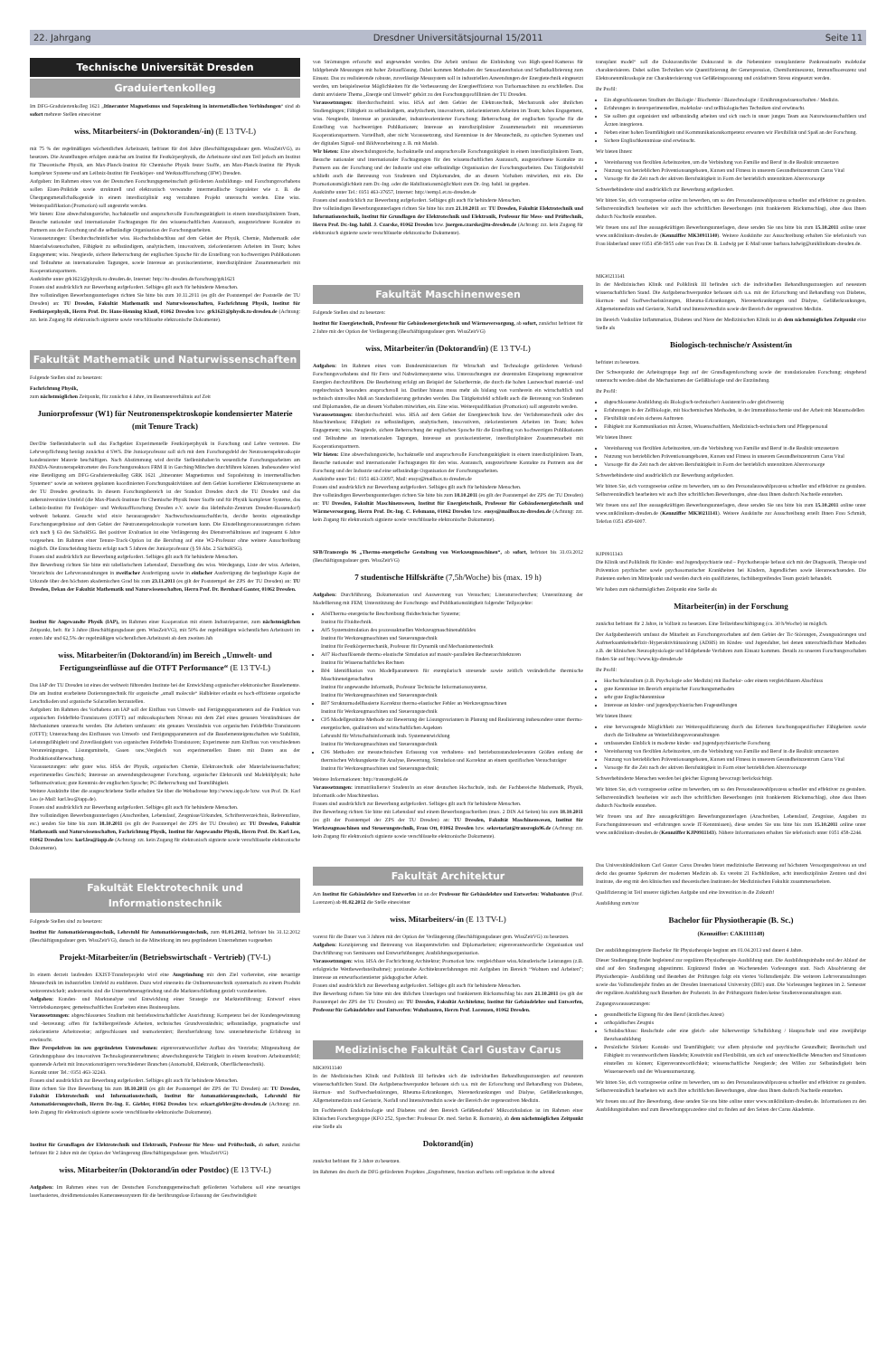22. Jahrgang Dresdner Universitätsjournal 15/2011 Seite 11
Technische Universität Dresden
Graduiertenkolleg
Im DFG-Graduiertenkolleg 1621 „Itineranter Magnetismus und Supraleitung in intermetallischen Verbindungen“ sind ab sofort mehrere Stellen eines/einer
wiss. Mitarbeiters/-in (Doktoranden/-in) (E 13 TV-L)
mit 75 % der regelmäßigen wöchentlichen Arbeitszeit, befristet für drei Jahre (Beschäftigungsdauer gem. WissZeitVG), zu besetzen. Die Anstellungen erfolgen zunächst am Institut für Festkörperphysik, die Arbeitsorte sind zum Teil jedoch am Institut für Theoretische Physik, am Max-Planck-Institut für Chemische Physik fester Stoffe, am Max-Planck-Institut für Physik komplexer Systeme und am Leibniz-Institut für Festkörper- und Werkstoffforschung (IFW) Dresden.
Aufgaben: Im Rahmen eines von der Deutschen Forschungsgemeinschaft geförderten Ausbildungs- und Forschungsvorhabens sollen Eisen-Pniktide sowie strukturell und elektronisch verwandte intermetallische Supraleiter wie z. B. die Übergangsmetallchalkogenide in einem interdisziplinär eng verzahnten Projekt untersucht werden. Eine wiss. Weiterqualifikation (Promotion) soll angestrebt werden.
Wir bieten: Eine abwechslungsreiche, hochaktuelle und anspruchsvolle Forschungstätigkeit in einem interdisziplinärem Team, Besuche nationaler und internationaler Fachtagungen für den wissenschaftlichen Austausch, ausgezeichnete Kontakte zu Partnern aus der Forschung und die selbständige Organisation der Forschungsarbeiten.
Voraussetzungen: Überdurchschnittlicher wiss. Hochschulabschluss auf dem Gebiet der Physik, Chemie, Mathematik oder Materialwissenschaften, Fähigkeit zu selbständigem, analytischem, innovativem, zielorientiertem Arbeiten im Team; hohes Engagement; wiss. Neugierde, sichere Beherrschung der englischen Sprache für die Erstellung von hochwertigen Publikationen und Teilnahme an internationalen Tagungen, sowie Interesse an praxisorientierter, interdisziplinärer Zusammenarbeit mit Kooperationspartnern.
Auskünfte unter grk1621@physik.tu-dresden.de, Internet: http://tu-dresden.de/forschung/grk1621
Frauen sind ausdrücklich zur Bewerbung aufgefordert. Selbiges gilt auch für behinderte Menschen.
Ihre vollständigen Bewerbungsunterlagen richten Sie bitte bis zum 10.11.2011 (es gilt der Poststempel der Poststelle der TU Dresden) an: TU Dresden, Fakultät Mathematik und Naturwissenschaften, Fachrichtung Physik, Institut für Festkörperphysik, Herrn Prof. Dr. Hans-Henning Klauß, 01062 Dresden bzw. grk1621@physik.tu-dresden.de (Achtung: zzt. kein Zugang für elektronisch signierte sowie verschlüsselte elektronische Dokumente).
Fakultät Mathematik und Naturwissenschaften
Folgende Stellen sind zu besetzen:
Fachrichtung Physik,
zum nächstmöglichen Zeitpunkt, für zunächst 4 Jahre, im Beamtenverhältnis auf Zeit
Juniorprofessur (W1) für Neutronenspektroskopie kondensierter Materie (mit Tenure Track)
Der/Die Stelleninhaber/in soll das Fachgebiet Experimentelle Festkörperphysik in Forschung und Lehre vertreten. Die Lehrverpflichtung beträgt zunächst 4 SWS. Die Juniorprofessur soll sich mit dem Forschungsfeld der Neutronenspektroskopie kondensierter Materie beschäftigen. Nach Abstimmung wird der/die Stelleninhaber/in wesentliche Forschungsarbeiten am PANDA-Neutronenspektrometer des Forschungsreaktors FRM II in Garching/München durchführen können. Insbesondere wird eine Beteiligung am DFG-Graduiertenkolleg GRK 1621 „Itineranter Magnetismus und Supraleitung in intermetallischen Systemen“ sowie an weiteren geplanten koordinierten Forschungsaktivitäten auf dem Gebiet korrelierter Elektronensysteme an der TU Dresden gewünscht. In diesem Forschungsbereich ist der Standort Dresden durch die TU Dresden und das außeruniversitäre Umfeld (die Max-Planck-Institute für Chemische Physik fester Stoffe und für Physik komplexer Systeme, das Leibniz-Institut für Festkörper- und Werkstoffforschung Dresden e.V. sowie das Helmholtz-Zentrum Dresden-Rossendorf) weltweit bekannt. Gesucht wird ein/e herausragende/r Nachwuchswissenschaftler/in, der/die bereits eigenständige Forschungsergebnisse auf dem Gebiet der Neutronenspektroskopie vorweisen kann. Die Einstellungsvoraussetzungen richten sich nach § 63 des SächsHSG. Bei positiver Evaluation ist eine Verlängerung des Dienstverhältnisses auf insgesamt 6 Jahre vorgesehen. Im Rahmen einer Tenure-Track-Option ist die Berufung auf eine W2-Professur ohne weitere Ausschreibung möglich. Die Entscheidung hierzu erfolgt nach 5 Jahren der Juniorprofessur (§ 59 Abs. 2 SächsHSG).
Frauen sind ausdrücklich zur Bewerbung aufgefordert. Selbiges gilt auch für behinderte Menschen.
Ihre Bewerbung richten Sie bitte mit tabellarischem Lebenslauf, Darstellung des wiss. Werdegangs, Liste der wiss. Arbeiten, Verzeichnis der Lehrveranstaltungen in zweifacher Ausfertigung sowie in einfacher Ausfertigung die beglaubigte Kopie der Urkunde über den höchsten akademischen Grad bis zum 23.11.2011 (es gilt der Poststempel der ZPS der TU Dresden) an: TU Dresden, Dekan der Fakultät Mathematik und Naturwissenschaften, Herrn Prof. Dr. Bernhard Ganter, 01062 Dresden.
Institut für Angewandte Physik (IAP), im Rahmen einer Kooperation mit einem Industriepartner, zum nächstmöglichen Zeitpunkt, befr. für 3 Jahre (Beschäftigungsdauer gem. WissZeitVG), mit 50% der regelmäßigen wöchentlichen Arbeitszeit im ersten Jahr und 62,5% der regelmäßigen wöchentlichen Arbeitszeit ab dem zweiten Jah
wiss. Mitarbeiter/in (Doktorand/in) im Bereich „Umwelt- und Fertigungseinflüsse auf die OTFT Performance“ (E 13 TV-L)
Das IAP der TU Dresden ist eines der weltweit führenden Institute bei der Entwicklung organischer elektronischer Bauelemente. Die am Institut erarbeitete Dotierungstechnik für organische „small molecule“ Halbleiter erlaubt es hoch-effiziente organische Leuchtdioden und organische Solarzellen herzustellen.
Aufgaben: Im Rahmen des Vorhabens am IAP soll der Einfluss von Umwelt- und Fertigungsparametern auf die Funktion von organischen Feldeffekt-Transistoren (OTFT) auf mikroskopischem Niveau mit dem Ziel eines genauen Verständnisses der Mechanismen untersucht werden. Die Arbeiten umfassen: ein genaues Verständnis von organischen Feldeffekt-Transistoren (OTFT); Untersuchung des Einflusses von Umwelt- und Fertigungsparametern auf die Bauelementeigenschaften wie Stabilität, Leistungsfähigkeit und Zuverlässigkeit von organischen Feldeffekt-Transistoren; Experimente zum Einfluss von verschiedenen Verunreinigungen, Lösungsmitteln, Gasen usw.;Vergleich von experimentellen Daten mit Daten aus der Produktionsüberwachung.
Voraussetzungen: sehr guter wiss. HSA der Physik, organischen Chemie, Elektrotechnik oder Materialwissenschaften; experimentelles Geschick; Interesse an anwendungsbezogener Forschung, organischer Elektronik und Molekülphysik; hohe Selbstmotivation; gute Kenntnis der englischen Sprache; PC-Beherrschung und Teamfähigkeit.
Weitere Auskünfte über die ausgeschriebene Stelle erhalten Sie über die Webadresse http://www.iapp.de bzw. von Prof. Dr. Karl Leo (e-Mail: karl.leo@iapp.de).
Frauen sind ausdrücklich zur Bewerbung aufgefordert. Selbiges gilt auch für behinderte Menschen.
Ihre vollständigen Bewerbungsunterlagen (Anschreiben, Lebenslauf, Zeugnisse/Urkunden, Schriftenverzeichnis, Referenzliste, etc.) senden Sie bitte bis zum 18.10.2011 (es gilt der Poststempel der ZPS der TU Dresden) an: TU Dresden, Fakultät Mathematik und Naturwissenschaften, Fachrichtung Physik, Institut für Angewandte Physik, Herrn Prof. Dr. Karl Leo, 01062 Dresden bzw. karl.leo@iapp.de (Achtung: zzt. kein Zugang für elektronisch signierte sowie verschlüsselte elektronische Dokumente).
Fakultät Elektrotechnik und Informationstechnik
Folgende Stellen sind zu besetzen:
Institut für Automatisierungstechnik, Lehrstuhl für Automatisierungstechnik, zum 01.01.2012, befristet bis 31.12.2012 (Beschäftigungsdauer gem. WissZeitVG), danach ist die Mitwirkung im neu gegründeten Unternehmen vorgesehen
Projekt-Mitarbeiter/in (Betriebswirtschaft - Vertrieb) (TV-L)
In einem derzeit laufenden EXIST-Transferprojekt wird eine Ausgründung mit dem Ziel vorbereitet, eine neuartige Messtechnik im industriellen Umfeld zu etablieren. Dazu wird einerseits die Onlinemesstechnik systematisch zu einem Produkt weiterentwickelt; andererseits sind die Unternehmensgründung und die Markterschließung gezielt vorzubereiten.
Aufgaben: Kunden- und Marktanalyse und Entwicklung einer Strategie zur Markteinführung; Entwurf eines Vertriebskonzeptes; gemeinschaftliches Erarbeiten eines Businessplans.
Voraussetzungen: abgeschlossenes Studium mit betriebswirtschaftlicher Ausrichtung; Kompetenz bei der Kundengewinnung und -betreuung; offen für fachübergreifende Arbeiten, technisches Grundverständnis; selbstständige, pragmatische und zielorientierte Arbeitsweise; aufgeschlossen und teamorientiert; Berufserfahrung bzw. unternehmerische Erfahrung ist erwünscht.
Ihre Perspektiven im neu gegründeten Unternehmen: eigenverantwortlicher Aufbau des Vertriebs; Mitgestaltung der Gründungsphase des innovativen Technologieunternehmens; abwechslungsreiche Tätigkeit in einem kreativen Arbeitsumfeld; spannende Arbeit mit Innovationsträgern verschiedener Branchen (Automobil, Elektronik, Oberflächentechnik).
Kontakt unter Tel.: 0351 463-32243.
Frauen sind ausdrücklich zur Bewerbung aufgefordert. Selbiges gilt auch für behinderte Menschen.
Bitte richten Sie Ihre Bewerbung bis zum 18.10.2011 (es gilt der Poststempel der ZPS der TU Dresden) an: TU Dresden, Fakultät Elektrotechnik und Informationstechnik, Institut für Automatisierungstechnik, Lehrstuhl für Automatisierungstechnik, Herrn Dr.-Ing. E. Giebler, 01062 Dresden bzw. eckart.giebler@tu-dresden.de (Achtung: zzt. kein Zugang für elektronisch signierte sowie verschlüsselte elektronische Dokumente).
Institut für Grundlagen der Elektrotechnik und Elektronik, Professur für Mess- und Prüftechnik, ab sofort, zunächst befristet für 2 Jahre mit der Option der Verlängerung (Beschäftigungsdauer gem. WissZeitVG)
wiss. Mitarbeiter/in (Doktorand/in oder Postdoc) (E 13 TV-L)
Aufgaben: Im Rahmen eines von der Deutschen Forschungsgemeinschaft geförderten Vorhabens soll eine neuartiges laserbasiertes, dreidimensionales Kamerамesssystem für die berührungslose Erfassung der Geschwindigkeit
von Strömungen erforscht und angewendet werden. Die Arbeit umfasst die Einbindung von High-speed-Kameras für bildgebende Messungen mit hoher Zeitauflösung. Dabei kommen Methoden der Sensordatenfusion und Selbstkalibrierung zum Einsatz. Das zu realisierende robuste, zuverlässige Messsystem soll in industriellen Anwendungen der Energietechnik eingesetzt werden, um beispielsweise Möglichkeiten für die Verbesserung der Energieeffizienz von Turbomaschinen zu erschließen. Das damit anvisierte Thema „Energie und Umwelt“ gehört zu den Forschungsprofillinien der TU Dresden.
Voraussetzungen: überdurchschnittl. wiss. HSA auf dem Gebiet der Elektrotechnik, Mechatronik oder ähnlichen Studiengängen; Fähigkeit zu selbständigem, analytischem, innovativem, zielorientiertem Arbeiten im Team; hohes Engagement, wiss. Neugierde, Interesse an praxisnaher, industrieorientierter Forschung; Beherrschung der englischen Sprache für die Erstellung von hochwertigen Publikationen; Interesse an interdisziplinärer Zusammenarbeit mit renommierten Kooperationspartnern. Vorteilhaft, aber nicht Voraussetzung, sind Kenntnisse in der Messtechnik, zu optischen Systemen und der digitalen Signal- und Bildverarbeitung z. B. mit Matlab.
Wir bieten: Eine abwechslungsreiche, hochaktuelle und anspruchsvolle Forschungstätigkeit in einem interdisziplinärem Team, Besuche nationaler und internationaler Fachtagungen für den wissenschaftlichen Austausch, ausgezeichnete Kontakte zu Partnern aus der Forschung und der Industrie und eine selbständige Organisation der Forschungsarbeiten. Das Tätigkeitsfeld schließt auch die Betreuung von Studenten und Diplomanden, die an diesem Vorhaben mitwirken, mit ein. Die Promotionsmöglichkeit zum Dr.-Ing. oder die Habilitationsmöglichkeit zum Dr.-Ing. habil. ist gegeben.
Auskünfte unter Tel.: 0351 463-37657, Internet: http://eemp1.et.tu-dresden.de
Frauen sind ausdrücklich zur Bewerbung aufgefordert. Selbiges gilt auch für behinderte Menschen.
Ihre vollständigen Bewerbungsunterlagen richten Sie bitte bis zum 21.10.2011 an: TU Dresden, Fakultät Elektrotechnik und Informationstechnik, Institut für Grundlagen der Elektrotechnik und Elektronik, Professur für Mess- und Prüftechnik, Herrn Prof. Dr.-Ing. habil. J. Czarske, 01062 Dresden bzw. juergen.czarske@tu-dresden.de (Achtung: zzt. kein Zugang für elektronisch signierte sowie verschlüsselte elektronische Dokumente).
Fakultät Maschinenwesen
Folgende Stellen sind zu besetzen:
Institut für Energietechnik, Professur für Gebäudeenergietechnik und Wärmeversorgung, ab sofort, zunächst befristet für 2 Jahre mit der Option der Verlängerung (Beschäftigungsdauer gem. WissZeitVG)
wiss. Mitarbeiter/in (Doktorand/in) (E 13 TV-L)
Aufgaben: Im Rahmen eines vom Bundesministerium für Wirtschaft und Technologie geförderten Verbund-Forschungsvorhabens sind für Fern- und Nahwärmesysteme wiss. Untersuchungen zur dezentralen Einspeisung regenerativer Energien durchzuführen. Die Bearbeitung erfolgt am Beispiel der Solarthermie, die durch die hohen Lastwechsel material- und regeltechnisch besonders anspruchsvoll ist. Darüber hinaus muss mehr als bislang von vornherein ein wirtschaftlich und technisch sinnvolles Maß an Standardisierung gefunden werden. Das Tätigkeitsfeld schließt auch die Betreuung von Studenten und Diplomanden, die an diesem Vorhaben mitwirken, ein. Eine wiss. Weiterqualifikation (Promotion) soll angestrebt werden.
Voraussetzungen: überdurchschnittl. wiss. HSA auf dem Gebiet der Energietechnik bzw. der Verfahrenstechnik oder des Maschinenbaus; Fähigkeit zu selbständigem, analytischem, innovativem, zielorientiertem Arbeiten im Team; hohes Engagement; wiss. Neugierde, sichere Beherrschung der englischen Sprache für die Erstellung von hochwertigen Publikationen und Teilnahme an internationalen Tagungen, Interesse an praxisorientierter, interdisziplinärer Zusammenarbeit mit Kooperationspartnern.
Wir bieten: Eine abwechslungsreiche, hochaktuelle und anspruchsvolle Forschungstätigkeit in einem interdisziplinären Team, Besuche nationaler und internationaler Fachtagungen für den wiss. Austausch, ausgezeichnete Kontakte zu Partnern aus der Forschung und der Industrie und eine selbständige Organisation der Forschungsarbeiten.
Auskünfte unter Tel.: 0351 463-33097, Mail: ensys@mailbox.tu-dresden.de
Frauen sind ausdrücklich zur Bewerbung aufgefordert. Selbiges gilt auch für behinderte Menschen.
Ihre vollständigen Bewerbungsunterlagen richten Sie bitte bis zum 18.10.2011 (es gilt der Poststempel der ZPS der TU Dresden) an: TU Dresden, Fakultät Maschinenwesen, Institut für Energietechnik, Professur für Gebäudeenergietechnik und Wärmeversorgung, Herrn Prof. Dr.-Ing. C. Felsmann, 01062 Dresden bzw. ensys@mailbox.tu-dresden.de (Achtung: zzt. kein Zugang für elektronisch signierte sowie verschlüsselte elektronische Dokumente).
SFB/Transregio 96 „Thermo-energetische Gestaltung von Werkzeugmaschinen“, ab sofort, befristet bis 31.03.2012 (Beschäftigungsdauer gem. WissZeitVG)
7 studentische Hilfskräfte (7,5h/Woche) bis (max. 19 h)
Aufgaben: Durchführung, Dokumentation und Auswertung von Versuchen; Literaturrecherchen; Unterstützung der Modellierung mit FEM; Unterstützung der Forschungs- und Publikationstätigkeit folgender Teilprojekte:
A04Thermo-energetische Beschreibung fluidtechnischer Systeme;
Institut für Fluidtechnik.
A05 Systemsimulation des prozessaktuellen Werkzeugmaschinenabbildes
Institut für Werkzeugmaschinen und Steuerungstechnik
Institut für Festkörpermechanik, Professur für Dynamik und Mechanismentechnik
A07 Hochauflösende thermo-elastische Simulation auf massiv-parallelen Rechnerarchitekturen
Institut für Wissenschaftliches Rechnen
B04 Identifikation von Modellparametern für exemplarisch streuende sowie zeitlich veränderliche thermische Maschineneigenschaften
Institut für angewandte Informatik, Professur Technische Informationssysteme,
Institut für Werkzeugmaschinen und Steuerungstechnik
B07 Strukturmodellbasierte Korrektur thermo-elastischer Fehler an Werkzeugmaschinen
Institut für Werkzeugmaschinen und Steuerungstechnik
C05 Modellgestützte Methode zur Bewertung der Lösungsvarianten in Planung und Realisierung insbesondere unter thermo-energetischen, qualitativen und wirtschaftlichen Aspekten
Lehrstuhl für Wirtschaftsinformatik insb. Systementwicklung
Institut für Werkzeugmaschinen und Steuerungstechnik
C06 Methoden zur messtechnischen Erfassung von verhaltens- und betriebszustandsrelevanten Größen entlang der thermischen Wirkungskette für Analyse, Bewertung, Simulation und Korrektur an einem spezifischen Versuchsträger
Institut für Werkzeugmaschinen und Steuerungstechnik;
Weitere Informationen: http://transregio96.de
Voraussetzungen: immatrikulierte/r Student/in an einer deutschen Hochschule, insb. der Fachbereiche Mathematik, Physik, Informatik oder Maschinenbau.
Frauen sind ausdrücklich zur Bewerbung aufgefordert. Selbiges gilt auch für behinderte Menschen.
Ihre Bewerbung richten Sie bitte mit Lebenslauf und einem Bewerbungsschreiben (max. 2 DIN A4 Seiten) bis zum 18.10.2011 (es gilt der Poststempel der ZPS der TU Dresden) an: TU Dresden, Fakultät Maschinenwesen, Institut für Werkzeugmaschinen und Steuerungstechnik, Frau Ott, 01062 Dresden bzw. sekretariat@transregio96.de (Achtung: zzt. kein Zugang für elektronisch signierte sowie verschlüsselte elektronische Dokumente).
Fakultät Architektur
Am Institut für Gebäudelehre und Entwerfen ist an der Professur für Gebäudelehre und Entwerfen: Wohnbauten (Prof. Lorenzen) ab 01.02.2012 die Stelle eines/einer
wiss. Mitarbeiters/-in (E 13 TV-L)
vorerst für die Dauer von 3 Jahren mit der Option der Verlängerung (Beschäftigungsdauer gem. WissZeitVG) zu besetzen.
Aufgaben: Konzipierung und Betreuung von Hauptentwürfen und Diplomarbeiten; eigenverantwortliche Organisation und Durchführung von Seminaren und Entwurfsübungen; Ausbildungsorganisation.
Voraussetzungen: wiss. HSA der Fachrichtung Architektur; Promotion bzw. vergleichbare wiss./künstlerische Leistungen (z.B. erfolgreiche Wettbewerbsteilnahme); praxisnahe Architekturerfahrungen mit Aufgaben im Bereich “Wohnen und Arbeiten”; Interesse an entwurfsorientierter pädagogischer Arbeit.
Frauen sind ausdrücklich zur Bewerbung aufgefordert. Selbiges gilt auch für behinderte Menschen.
Ihre Bewerbung richten Sie bitte mit den üblichen Unterlagen und frankiertem Rückumschlag bis zum 21.10.2011 (es gilt der Poststempel der ZPS der TU Dresden) an: TU Dresden, Fakultät Architektur, Institut für Gebäudelehre und Entwerfen, Professur für Gebäudelehre und Entwerfen: Wohnbauten, Herrn Prof. Lorenzen, 01062 Dresden.
Medizinische Fakultät Carl Gustav Carus
MK30911140
In der Medizinischen Klinik und Poliklinik III befinden sich die individuellen Behandlungsstrategien auf neuestem wissenschaftlichen Stand. Die Aufgabenschwerpunkte befassen sich u.a. mit der Erforschung und Behandlung von Diabetes, Hormon- und Stoffwechselstörungen, Rheuma-Erkrankungen, Nierenerkrankungen und Dialyse, Gefäßerkrankungen, Allgemeinmedizin und Geriatrie, Notfall und Intensivmedizin sowie der Bereich der regenerativen Medizin.
Im Fachbereich Endokrinologie und Diabetes und dem Bereich Gefäßendothel/ Mikrozirkulation ist im Rahmen einer Klinischen Forschergruppe (KFO 252, Sprecher: Professor Dr. med. Stefan R. Bornstein), ab dem nächstmöglichen Zeitpunkt eine Stelle als
Doktorand(in)
zunächst befristet für 3 Jahre zu besetzen.
Im Rahmen des durch die DFG geförderten Projektes „Engraftment, function and beta cell regulation in the adrenal
transplant model“ soll die Doktorandin/der Doktorand in die Nebenniere transplantierte Pankreasinseln molekular charakterisieren. Dabei sollen Techniken wie Quantifizierung der Genexpression, Chemilumineszenz, Immunfluoreszenz und Elektronenmikroskopie zur Charakterisierung von Gefäßeinsprossung und oxidativem Stress eingesetzt werden.
Ihr Profil:
Ein abgeschlossenes Studium der Biologie / Biochemie / Biotechnologie / Ernährungswissenschaften / Medizin.
Erfahrungen in tierexperimentellen, molekular- und zellbiologischen Techniken sind erwünscht.
Sie sollten gut organisiert und selbstständig arbeiten und sich rasch in unser junges Team aus Naturwissenschaftlern und Ärzten integrieren.
Neben einer hohen Teamfähigkeit und Kommunikationskompetenz erwarten wir Flexibilität und Spaß an der Forschung.
Sichere Englischkenntnisse sind erwünscht.
Wir bieten Ihnen:
Vereinbarung von flexiblen Arbeitszeiten, um die Verbindung von Familie und Beruf in die Realität umzusetzen
Nutzung von betrieblichen Präventionsangeboten, Kursen und Fitness in unserem Gesundheitszentrum Carus Vital
Vorsorge für die Zeit nach der aktiven Berufstätigkeit in Form der betrieblich unterstützen Altersvorsorge
Schwerbehinderte sind ausdrücklich zur Bewerbung aufgefordert.
Wir bitten Sie, sich vorzugsweise online zu bewerben, um so den Personalauswahlprozess schneller und effektiver zu gestalten. Selbstverständlich bearbeiten wir auch Ihre schriftlichen Bewerbungen (mit frankiertem Rückumschlag), ohne dass Ihnen dadurch Nachteile entstehen.
Wir freuen uns auf Ihre aussagekräftigen Bewerbungsunterlagen, diese senden Sie uns bitte bis zum 15.10.2011 online unter www.uniklinikum-dresden.de (Kennziffer MK30911140). Weitere Auskünfte zur Ausschreibung erhalten Sie telefonisch von Frau Haberland unter 0351 458-5955 oder von Frau Dr. B. Ludwig per E-Mail unter barbara.ludwig@uniklinikum-dresden.de.
MK30211141
In der Medizinischen Klinik und Poliklinik III befinden sich die individuellen Behandlungsstrategien auf neuestem wissenschaftlichen Stand. Die Aufgabenschwerpunkte befassen sich u.a. mit der Erforschung und Behandlung von Diabetes, Hormon- und Stoffwechselstörungen, Rheuma-Erkrankungen, Nierenerkrankungen und Dialyse, Gefäßerkrankungen, Allgemeinmedizin und Geriatrie, Notfall und Intensivmedizin sowie der Bereich der regenerativen Medizin.
Im Bereich Vaskuläre Inflammation, Diabetes und Niere der Medizinischen Klinik ist ab dem nächstmöglichen Zeitpunkt eine Stelle als
Biologisch-technische/r Assistent/in
befristet zu besetzen.
Der Schwerpunkt der Arbeitsgruppe liegt auf der Grundlagenforschung sowie der translationalen Forschung; eingehend untersucht werden dabei die Mechanismen der Gefäßbiologie und der Entzündung.
Ihr Profil:
abgeschlossene Ausbildung als Biologisch-technische/r Assistent/in oder gleichwertig
Erfahrungen in der Zellbiologie, mit biochemischen Methoden, in der Immunhistochemie und der Arbeit mit Mausmodellen
Flexibilität und ein sicheres Auftreten
Fähigkeit zur Kommunikation mit Ärzten, Wissenschaftlern, Medizinisch-technischem und Pflegepersonal
Wir bieten Ihnen:
Vereinbarung von flexiblen Arbeitszeiten, um die Verbindung von Familie und Beruf in die Realität umzusetzen
Nutzung von betrieblichen Präventionsangeboten, Kursen und Fitness in unserem Gesundheitszentrum Carus Vital
Vorsorge für die Zeit nach der aktiven Berufstätigkeit in Form der betrieblich unterstützen Altersvorsorge
Schwerbehinderte sind ausdrücklich zur Bewerbung aufgefordert.
Wir bitten Sie, sich vorzugsweise online zu bewerben, um so den Personalauswahlprozess schneller und effektiver zu gestalten. Selbstverständlich bearbeiten wir auch Ihre schriftlichen Bewerbungen, ohne dass Ihnen dadurch Nachteile entstehen.
Wir freuen uns auf Ihre aussagekräftigen Bewerbungsunterlagen, diese senden Sie uns bitte bis zum 15.10.2011 online unter www.uniklinikum-dresden.de (Kennziffer MK30211141). Weitere Auskünfte zur Ausschreibung erteilt Ihnen Frau Schmidt, Telefon 0351 458-6007.
KJP0911143
Die Klinik und Poliklinik für Kinder- und Jugendpsychiatrie und – Psychotherapie befasst sich mit der Diagnostik, Therapie und Prävention psychischer sowie psychosomatischer Krankheiten bei Kindern, Jugendlichen sowie Heranwachsenden. Die Patienten stehen im Mittelpunkt und werden durch ein qualifiziertes, fachübergreifendes Team gezielt behandelt.
Wir haben zum nächstmöglichen Zeitpunkt eine Stelle als
Mitarbeiter(in) in der Forschung
zunächst befristet für 2 Jahre, in Vollzeit zu besetzen. Eine Teilzeitbeschäftigung (ca. 30 h/Woche) ist möglich.
Der Aufgabenbereich umfasst die Mitarbeit an Forschungsvorhaben auf dem Gebiet der Tic-Störungen, Zwangsstörungen und Aufmerksamkeitsdefizit-/Hyperaktivitätsstörung (ADHS) im Kindes- und Jugendalter, bei denen unterschiedlichste Methoden z.B. der klinischen Neurophysiologie und bildgebende Verfahren zum Einsatz kommen. Details zu unseren Forschungsvorhaben finden Sie auf http://www.kjp-dresden.de
Ihr Profil:
Hochschulstudium (z.B. Psychologie oder Medizin) mit Bachelor- oder einem vergleichbaren Abschluss
gute Kenntnisse im Bereich empirischer Forschungsmethoden
sehr gute Englischkenntnisse
Interesse an kinder- und jugendpsychiatrischen Fragestellungen
Wir bieten Ihnen:
eine hervorragende Möglichkeit zur Weiterqualifizierung durch das Erlernen forschungsspezifischer Fähigkeiten sowie durch die Teilnahme an Weiterbildungsveranstaltungen
umfassenden Einblick in moderne kinder- und jugendpsychiatrische Forschung
Vereinbarung von flexiblen Arbeitszeiten, um die Verbindung von Familie und Beruf in die Realität umzusetzen
Nutzung von betrieblichen Präventionsangeboten, Kursen und Fitness in unserem Gesundheitszentrum Carus Vital
Vorsorge für die Zeit nach der aktiven Berufstätigkeit in Form einer betrieblichen Altersvorsorge
Schwerbehinderte Menschen werden bei gleicher Eignung bevorzugt berücksichtigt.
Wir bitten Sie, sich vorzugsweise online zu bewerben, um so den Personalauswahlprozess schneller und effektiver zu gestalten. Selbstverständlich bearbeiten wir auch Ihre schriftlichen Bewerbungen (mit frankiertem Rückumschlag), ohne dass Ihnen dadurch Nachteile entstehen.
Wir freuen uns auf Ihre aussagekräftigen Bewerbungsunterlagen (Anschreiben, Lebenslauf, Zeugnisse, Angaben zu Forschungsinteressen und -erfahrungen sowie IT-Kenntnissen), diese senden Sie uns bitte bis zum 15.10.2011 online unter www.uniklinikum-dresden.de (Kennziffer KJP0911143). Nähere Informationen erhalten Sie telefonisch unter 0351 458-2244.
Das Universitätsklinikum Carl Gustav Carus Dresden bietet medizinische Betreuung auf höchstem Versorgungsniveau an und deckt das gesamte Spektrum der modernen Medizin ab. Es vereint 21 Fachkliniken, acht interdisziplinäre Zentren und drei Institute, die eng mit den klinischen und theoretischen Instituten der Medizinischen Fakultät zusammenarbeiten.
Qualifizierung ist Teil unserer täglichen Aufgabe und eine Investition in die Zukunft!
Ausbildung zum/zur
Bachelor für Physiotherapie (B. Sc.)
(Kennziffer: CAK1111148)
Der ausbildungsintegrierte Bachelor für Physiotherapie beginnt am 01.04.2013 und dauert 4 Jahre.
Dieser Studiengang findet begleitend zur regulären Physiotherapie-Ausbildung statt. Die Ausbildungsinhalte und der Ablauf der sind auf den Studiengang abgestimmt. Ergänzend finden an Wochenenden Vorlesungen statt. Nach Absolvierung der Physiotherapie- Ausbildung und Bestehen der Prüfungen folgt ein viertes Vollstudienjahr. Die weiteren Lehrveranstaltungen sowie das Vollstudienjahr finden an der Dresden International University (DIU) statt. Die Vorlesungen beginnen im 2. Semester der regulären Ausbildung nach Bestehen der Probezeit. In der Prüfungszeit finden keine Studienveranstaltungen statt.
Zugangsvoraussetzungen:
gesundheitliche Eignung für den Beruf (ärztliches Attest)
orthopädisches Zeugnis
Schulabschluss: Realschule oder eine gleich- oder höherwertige Schulbildung / Hauptschule und eine zweijährige Berufsausbildung
Persönliche Stärken: Kontakt- und Teamfähigkeit; vor allem physische und psychische Gesundheit; Bereitschaft und Fähigkeit zu verantwortlichem Handeln; Kreativität und Flexibilität, um sich auf unterschiedliche Menschen und Situationen einstellen zu können; Eigenverantwortlichkeit; wissenschaftliche Neugierde; den Willen zur Selbständigkeit beim Wissenserwerb und der Wissensumsetzung.
Wir bitten Sie, sich vorzugsweise online zu bewerben, um so den Personalauswahlprozess schneller und effektiver zu gestalten. Selbstverständlich bearbeiten wir auch Ihre schriftlichen Bewerbungen, ohne dass Ihnen dadurch Nachteile entstehen.
Wir freuen uns auf Ihre Bewerbung, diese senden Sie uns bitte online unter www.uniklinikum-dresden.de. Informationen zu den Ausbildungsinhalten und zum Bewerbungsprozedere sind zu finden auf den Seiten der Carus Akademie.